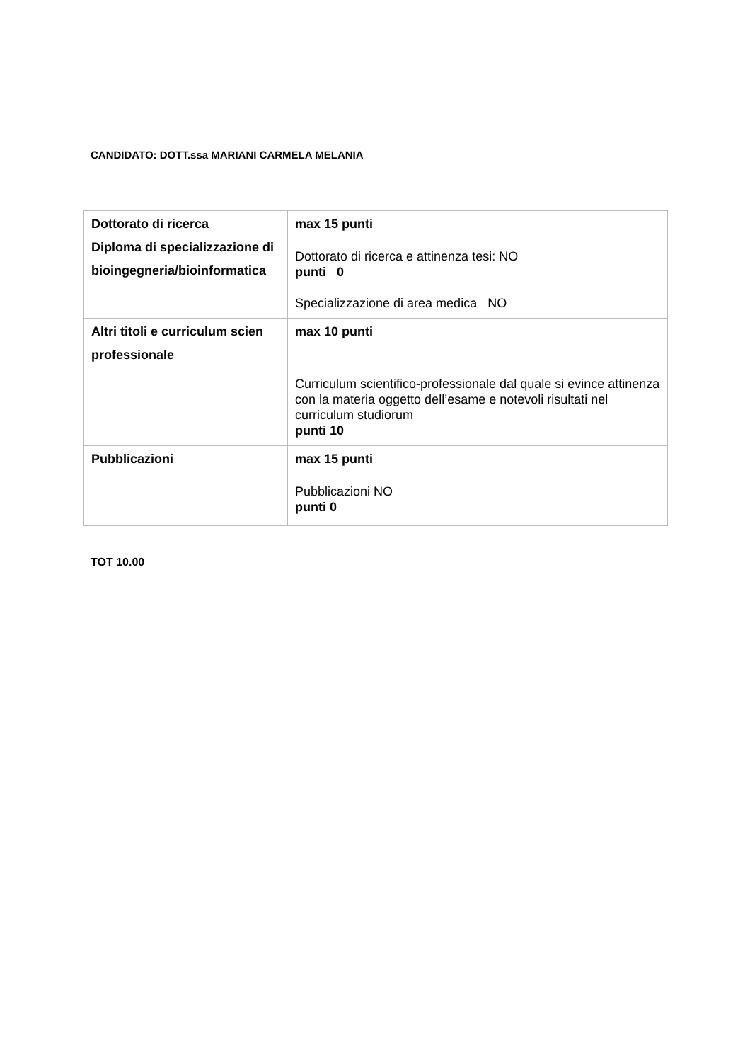CANDIDATO: DOTT.ssa MARIANI CARMELA MELANIA
| Dottorato di ricerca Diploma di specializzazione di bioingegneria/bioinformatica | max 15 punti Dottorato di ricerca e attinenza tesi: NO punti 0 Specializzazione di area medica NO |
| Altri titoli e curriculum scien professionale | max 10 punti Curriculum scientifico-professionale dal quale si evince attinenza con la materia oggetto dell’esame e notevoli risultati nel curriculum studiorum punti 10 |
| Pubblicazioni | max 15 punti Pubblicazioni NO punti 0 |
TOT 10.00